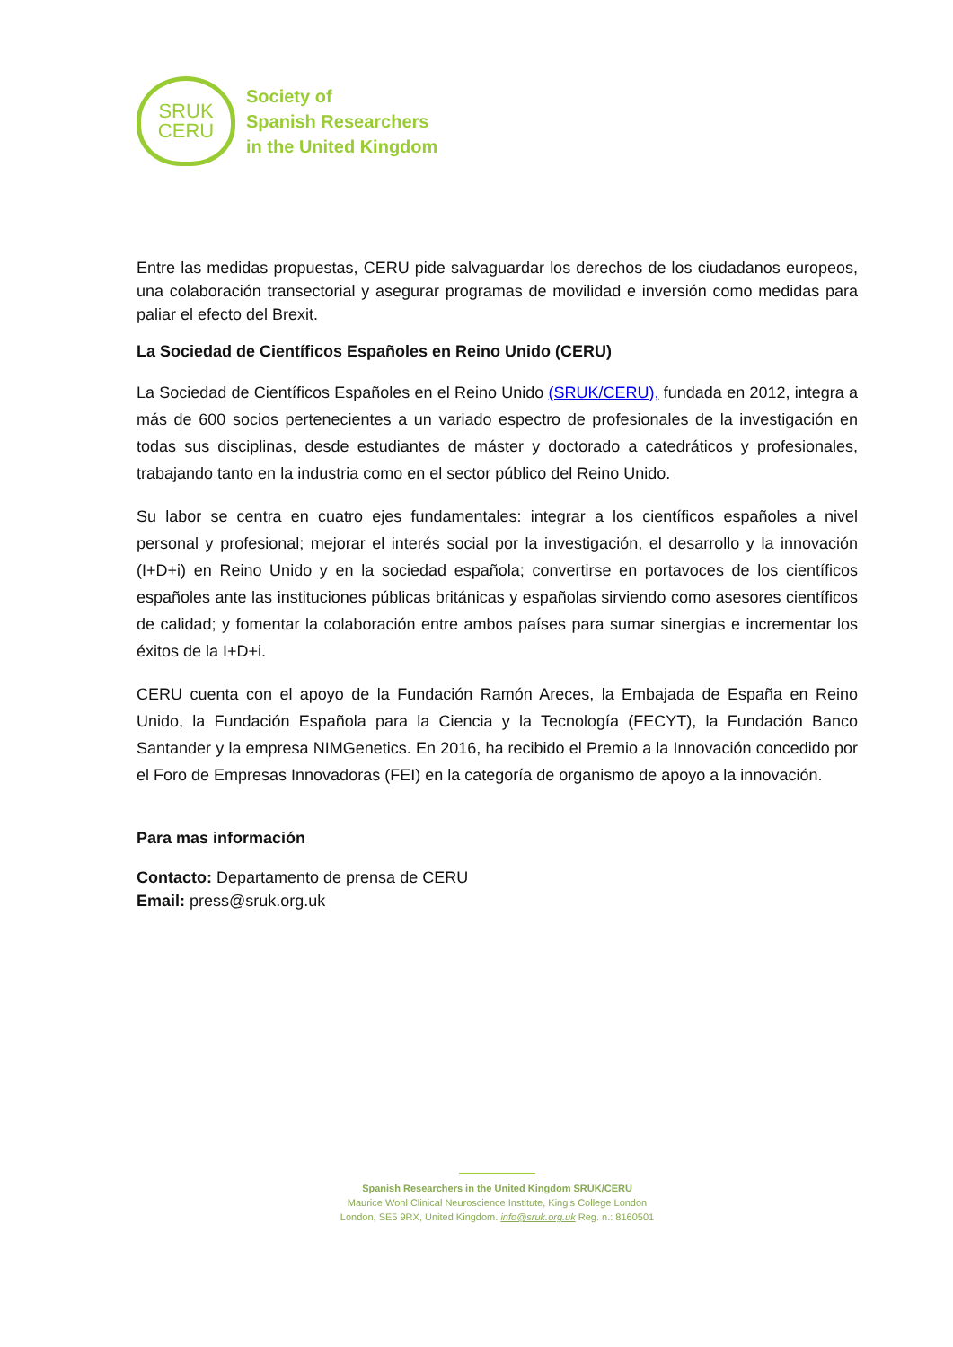SRUK
CERU
Society of
Spanish Researchers
in the United Kingdom
Entre las medidas propuestas, CERU pide salvaguardar los derechos de los ciudadanos europeos, una colaboración transectorial y asegurar programas de movilidad e inversión como medidas para paliar el efecto del Brexit.
La Sociedad de Científicos Españoles en Reino Unido (CERU)
La Sociedad de Científicos Españoles en el Reino Unido (SRUK/CERU), fundada en 2012, integra a más de 600 socios pertenecientes a un variado espectro de profesionales de la investigación en todas sus disciplinas, desde estudiantes de máster y doctorado a catedráticos y profesionales, trabajando tanto en la industria como en el sector público del Reino Unido.
Su labor se centra en cuatro ejes fundamentales: integrar a los científicos españoles a nivel personal y profesional; mejorar el interés social por la investigación, el desarrollo y la innovación (I+D+i) en Reino Unido y en la sociedad española; convertirse en portavoces de los científicos españoles ante las instituciones públicas británicas y españolas sirviendo como asesores científicos de calidad; y fomentar la colaboración entre ambos países para sumar sinergias e incrementar los éxitos de la I+D+i.
CERU cuenta con el apoyo de la Fundación Ramón Areces, la Embajada de España en Reino Unido, la Fundación Española para la Ciencia y la Tecnología (FECYT), la Fundación Banco Santander y la empresa NIMGenetics. En 2016, ha recibido el Premio a la Innovación concedido por el Foro de Empresas Innovadoras (FEI) en la categoría de organismo de apoyo a la innovación.
Para mas información
Contacto: Departamento de prensa de CERU
Email: press@sruk.org.uk
Spanish Researchers in the United Kingdom SRUK/CERU
Maurice Wohl Clinical Neuroscience Institute, King’s College London
London, SE5 9RX, United Kingdom. info@sruk.org.uk Reg. n.: 8160501